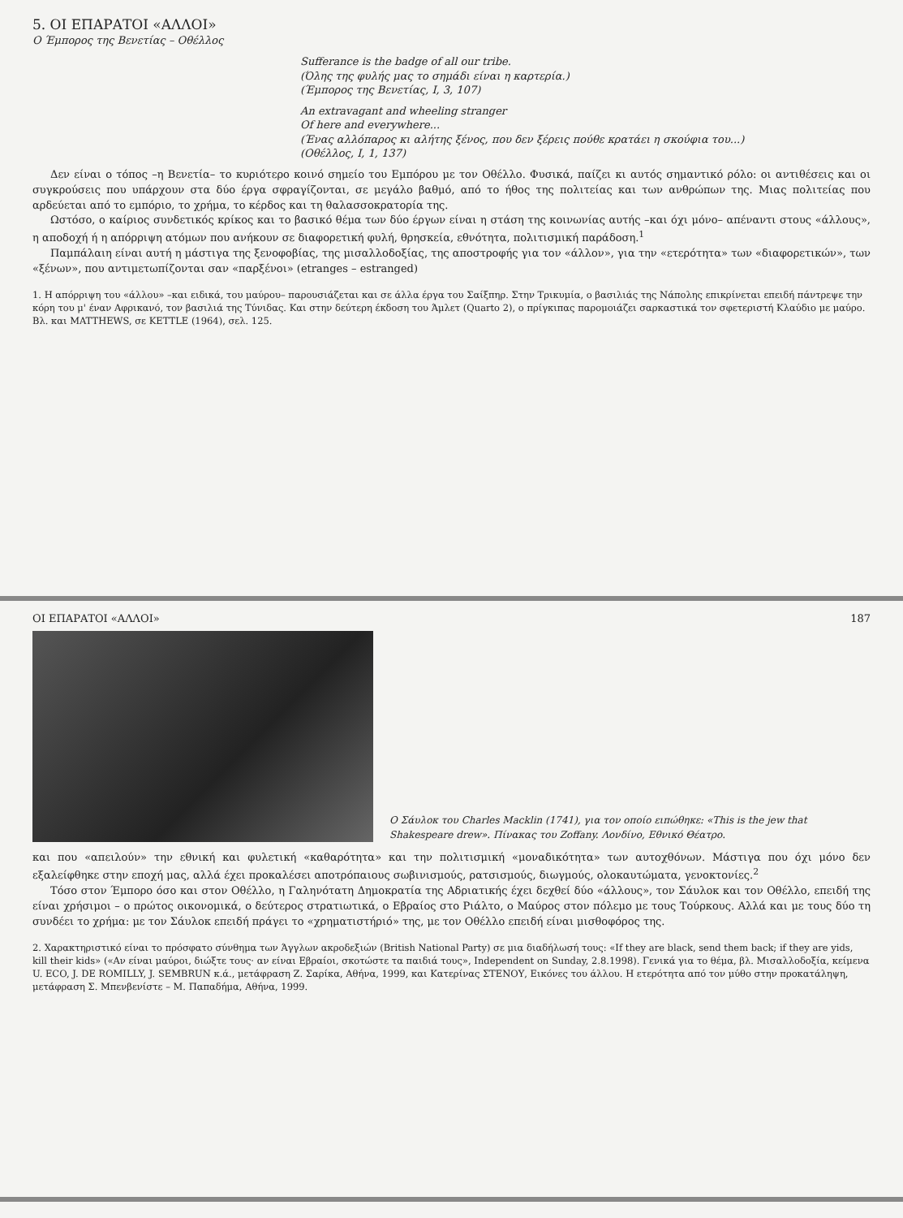5. ΟΙ ΕΠΑΡΑΤΟΙ «ΑΛΛΟΙ»
Ο Έμπορος της Βενετίας – Οθέλλος
Sufferance is the badge of all our tribe.
(Όλης της φυλής μας το σημάδι είναι η καρτερία.)
(Έμπορος της Βενετίας, Ι, 3, 107)
An extravagant and wheeling stranger
Of here and everywhere...
(Ένας αλλόπαρος κι αλήτης ξένος, που δεν ξέρεις πούθε κρατάει η σκούφια του...)
(Οθέλλος, Ι, 1, 137)
Δεν είναι ο τόπος –η Βενετία– το κυριότερο κοινό σημείο του Εμπόρου με τον Οθέλλο. Φυσικά, παίζει κι αυτός σημαντικό ρόλο: οι αντιθέσεις και οι συγκρούσεις που υπάρχουν στα δύο έργα σφραγίζονται, σε μεγάλο βαθμό, από το ήθος της πολιτείας και των ανθρώπων της. Μιας πολιτείας που αρδεύεται από το εμπόριο, το χρήμα, το κέρδος και τη θαλασσοκρατορία της.
Ωστόσο, ο καίριος συνδετικός κρίκος και το βασικό θέμα των δύο έργων είναι η στάση της κοινωνίας αυτής –και όχι μόνο– απέναντι στους «άλλους», η αποδοχή ή η απόρριψη ατόμων που ανήκουν σε διαφορετική φυλή, θρησκεία, εθνότητα, πολιτισμική παράδοση.<sup>1</sup>
Παμπάλαιη είναι αυτή η μάστιγα της ξενοφοβίας, της μισαλλοδοξίας, της αποστροφής για τον «άλλον», για την «ετερότητα» των «διαφορετικών», των «ξένων», που αντιμετωπίζονται σαν «παρξένοι» (etranges – estranged)
1. Η απόρριψη του «άλλου» –και ειδικά, του μαύρου– παρουσιάζεται και σε άλλα έργα του Σαίξπηρ. Στην Τρικυμία, ο βασιλιάς της Νάπολης επικρίνεται επειδή πάντρεψε την κόρη του μ' έναν Αφρικανό, τον βασιλιά της Τύνιδας. Και στην δεύτερη έκδοση του Άμλετ (Quarto 2), ο πρίγκιπας παρομοιάζει σαρκαστικά τον σφετεριστή Κλαύδιο με μαύρο. Βλ. και MATTHEWS, σε KETTLE (1964), σελ. 125.
ΟΙ ΕΠΑΡΑΤΟΙ «ΑΛΛΟΙ» 187
Ο Σάυλοκ του Charles Macklin (1741), για τον οποίο ειπώθηκε: «This is the jew that Shakespeare drew». Πίνακας του Zoffany. Λονδίνο, Εθνικό Θέατρο.
και που «απειλούν» την εθνική και φυλετική «καθαρότητα» και την πολιτισμική «μοναδικότητα» των αυτοχθόνων. Μάστιγα που όχι μόνο δεν εξαλείφθηκε στην εποχή μας, αλλά έχει προκαλέσει αποτρόπαιους σωβινισμούς, ρατσισμούς, διωγμούς, ολοκαυτώματα, γενοκτονίες.<sup>2</sup>
Τόσο στον Έμπορο όσο και στον Οθέλλο, η Γαληνότατη Δημοκρατία της Αδριατικής έχει δεχθεί δύο «άλλους», τον Σάυλοκ και τον Οθέλλο, επειδή της είναι χρήσιμοι – ο πρώτος οικονομικά, ο δεύτερος στρατιωτικά, ο Εβραίος στο Ριάλτο, ο Μαύρος στον πόλεμο με τους Τούρκους. Αλλά και με τους δύο τη συνδέει το χρήμα: με τον Σάυλοκ επειδή πράγει το «χρηματιστήριό» της, με τον Οθέλλο επειδή είναι μισθοφόρος της.
2. Χαρακτηριστικό είναι το πρόσφατο σύνθημα των Άγγλων ακροδεξιών (British National Party) σε μια διαδήλωσή τους: «If they are black, send them back; if they are yids, kill their kids» («Αν είναι μαύροι, διώξτε τους· αν είναι Εβραίοι, σκοτώστε τα παιδιά τους», Independent on Sunday, 2.8.1998). Γενικά για το θέμα, βλ. Μισαλλοδοξία, κείμενα U. ECO, J. DE ROMILLY, J. SEMBRUN κ.ά., μετάφραση Ζ. Σαρίκα, Αθήνα, 1999, και Κατερίνας ΣΤΕΝΟΥ, Εικόνες του άλλου. Η ετερότητα από τον μύθο στην προκατάληψη, μετάφραση Σ. Μπενβενίστε – Μ. Παπαδήμα, Αθήνα, 1999.